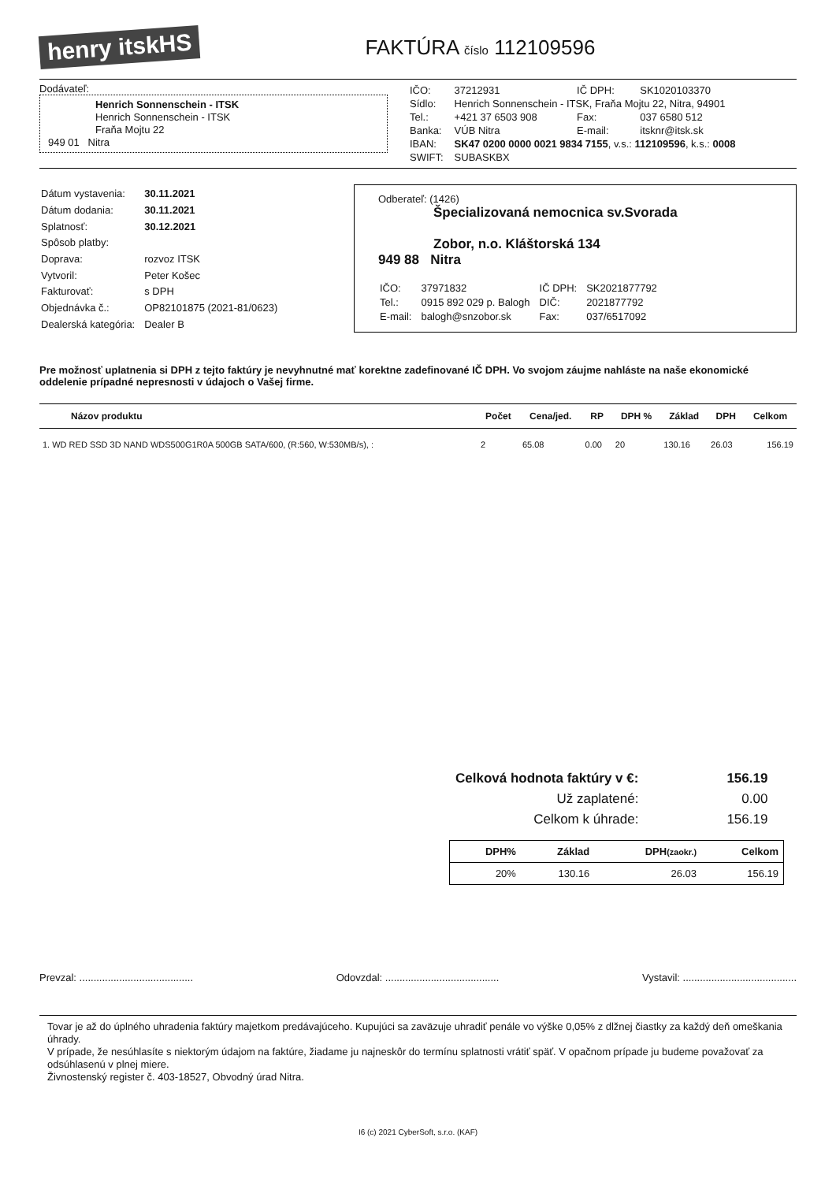henry itskHS
FAKTÚRA číslo 112109596
Dodávateľ:
Henrich Sonnenschein - ITSK
Henrich Sonnenschein - ITSK
Fraňa Mojtu 22
949 01 Nitra
| IČO: | 37212931 | IČ DPH: | SK1020103370 |
| Sídlo: | Henrich Sonnenschein - ITSK, Fraňa Mojtu 22, Nitra, 94901 | | |
| Tel.: | +421 37 6503 908 | Fax: | 037 6580 512 |
| Banka: | VÚB Nitra | E-mail: | itsknr@itsk.sk |
| IBAN: | SK47 0200 0000 0021 9834 7155 , v.s.: 112109596 , k.s.: 0008 | | |
| SWIFT: | SUBASKBX | | |
| Dátum vystavenia: | 30.11.2021 |
| Dátum dodania: | 30.11.2021 |
| Splatnosť: | 30.12.2021 |
| Spôsob platby: | |
| Doprava: | rozvoz ITSK |
| Vytvoril: | Peter Košec |
| Fakturovať: | s DPH |
| Objednávka č.: | OP82101875 (2021-81/0623) |
| Dealerská kategória: | Dealer B |
Odberateľ: (1426)
Špecializovaná nemocnica sv.Svorada
Zobor, n.o. Kláštorská 134
949 88 Nitra
| IČO: | 37971832 | IČ DPH: | SK2021877792 |
| Tel.: | 0915 892 029 p. Balogh | DIČ: | 2021877792 |
| E-mail: | balogh@snzobor.sk | Fax: | 037/6517092 |
Pre možnosť uplatnenia si DPH z tejto faktúry je nevyhnutné mať korektne zadefinované IČ DPH. Vo svojom záujme nahláste na naše ekonomické oddelenie prípadné nepresnosti v údajoch o Vašej firme.
| Názov produktu | Počet | Cena/jed. | RP | DPH % | Základ | DPH | Celkom |
| --- | --- | --- | --- | --- | --- | --- | --- |
| 1. WD RED SSD 3D NAND WDS500G1R0A 500GB SATA/600, (R:560, W:530MB/s), : | 2 | 65.08 | 0.00 | 20 | 130.16 | 26.03 | 156.19 |
| Celková hodnota faktúry v €: | 156.19 |
| Už zaplatené: | 0.00 |
| Celkom k úhrade: | 156.19 |
| DPH% | Základ | DPH (zaokr.) | Celkom |
| --- | --- | --- | --- |
| 20% | 130.16 | 26.03 | 156.19 |
Prevzal: ........................................ Odovzdal: ........................................ Vystavil: ........................................
Tovar je až do úplného uhradenia faktúry majetkom predávajúceho. Kupujúci sa zaväzuje uhradiť penále vo výške 0,05% z dlžnej čiastky za každý deň omeškania úhrady.
V prípade, že nesúhlasíte s niektorým údajom na faktúre, žiadame ju najneskôr do termínu splatnosti vrátiť späť. V opačnom prípade ju budeme považovať za odsúhlasenú v plnej miere.
Živnostenský register č. 403-18527, Obvodný úrad Nitra.
I6 (c) 2021 CyberSoft, s.r.o. (KAF)